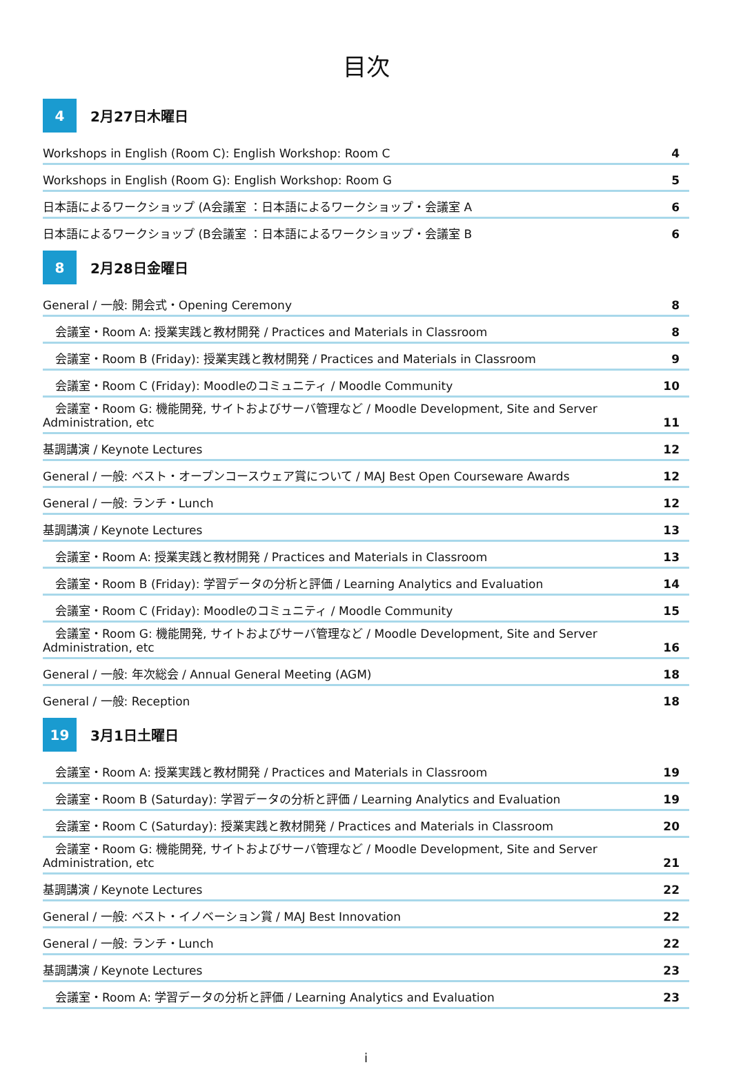目次
4
2月27日木曜日
Workshops in English (Room C): English Workshop: Room C 4
Workshops in English (Room G): English Workshop: Room G 5
日本語によるワークショップ (A会議室 ：日本語によるワークショップ・会議室 A 6
日本語によるワークショップ (B会議室 ：日本語によるワークショップ・会議室 B 6
8
2月28日金曜日
General / 一般: 開会式・Opening Ceremony 8
会議室・Room A: 授業実践と教材開発 / Practices and Materials in Classroom 8
会議室・Room B (Friday): 授業実践と教材開発 / Practices and Materials in Classroom 9
会議室・Room C (Friday): Moodleのコミュニティ / Moodle Community 10
会議室・Room G: 機能開発, サイトおよびサーバ管理など / Moodle Development, Site and Server
Administration, etc 11
基調講演 / Keynote Lectures 12
General / 一般: ベスト・オープンコースウェア賞について / MAJ Best Open Courseware Awards 12
General / 一般: ランチ・Lunch 12
基調講演 / Keynote Lectures 13
会議室・Room A: 授業実践と教材開発 / Practices and Materials in Classroom 13
会議室・Room B (Friday): 学習データの分析と評価 / Learning Analytics and Evaluation 14
会議室・Room C (Friday): Moodleのコミュニティ / Moodle Community 15
会議室・Room G: 機能開発, サイトおよびサーバ管理など / Moodle Development, Site and Server
Administration, etc 16
General / 一般: 年次総会 / Annual General Meeting (AGM) 18
General / 一般: Reception 18
19
3月1日土曜日
会議室・Room A: 授業実践と教材開発 / Practices and Materials in Classroom 19
会議室・Room B (Saturday): 学習データの分析と評価 / Learning Analytics and Evaluation 19
会議室・Room C (Saturday): 授業実践と教材開発 / Practices and Materials in Classroom 20
会議室・Room G: 機能開発, サイトおよびサーバ管理など / Moodle Development, Site and Server
Administration, etc 21
基調講演 / Keynote Lectures 22
General / 一般: ベスト・イノベーション賞 / MAJ Best Innovation 22
General / 一般: ランチ・Lunch 22
基調講演 / Keynote Lectures 23
会議室・Room A: 学習データの分析と評価 / Learning Analytics and Evaluation 23
i